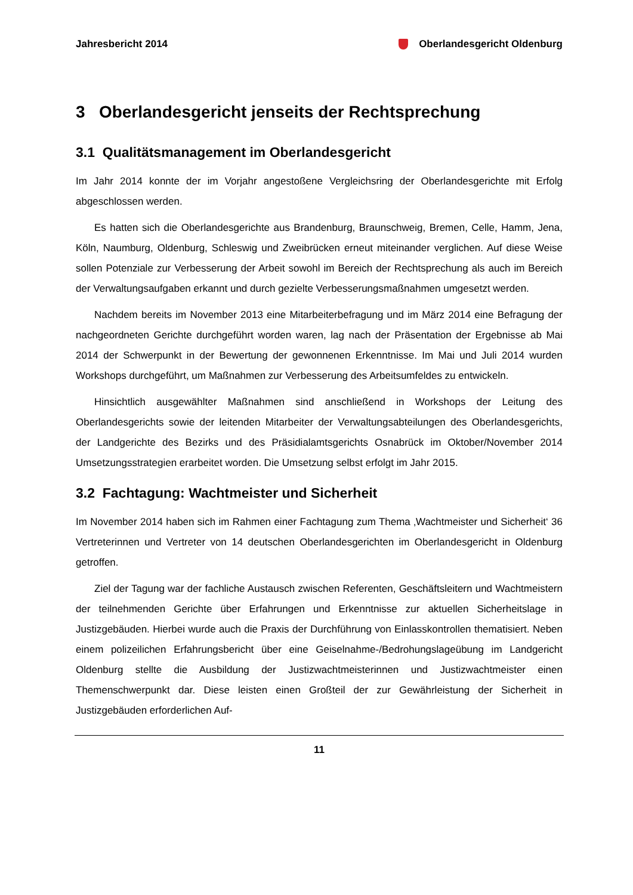Jahresbericht 2014 Oberlandesgericht Oldenburg
3 Oberlandesgericht jenseits der Rechtsprechung
3.1 Qualitätsmanagement im Oberlandesgericht
Im Jahr 2014 konnte der im Vorjahr angestoßene Vergleichsring der Oberlandesgerichte mit Erfolg abgeschlossen werden.
Es hatten sich die Oberlandesgerichte aus Brandenburg, Braunschweig, Bremen, Celle, Hamm, Jena, Köln, Naumburg, Oldenburg, Schleswig und Zweibrücken erneut miteinander verglichen. Auf diese Weise sollen Potenziale zur Verbesserung der Arbeit sowohl im Bereich der Rechtsprechung als auch im Bereich der Verwaltungsaufgaben erkannt und durch gezielte Verbesserungsmaßnahmen umgesetzt werden.
Nachdem bereits im November 2013 eine Mitarbeiterbefragung und im März 2014 eine Befragung der nachgeordneten Gerichte durchgeführt worden waren, lag nach der Präsentation der Ergebnisse ab Mai 2014 der Schwerpunkt in der Bewertung der gewonnenen Erkenntnisse. Im Mai und Juli 2014 wurden Workshops durchgeführt, um Maßnahmen zur Verbesserung des Arbeitsumfeldes zu entwickeln.
Hinsichtlich ausgewählter Maßnahmen sind anschließend in Workshops der Leitung des Oberlandesgerichts sowie der leitenden Mitarbeiter der Verwaltungsabteilungen des Oberlandesgerichts, der Landgerichte des Bezirks und des Präsidialamtsgerichts Osnabrück im Oktober/November 2014 Umsetzungsstrategien erarbeitet worden. Die Umsetzung selbst erfolgt im Jahr 2015.
3.2 Fachtagung: Wachtmeister und Sicherheit
Im November 2014 haben sich im Rahmen einer Fachtagung zum Thema ‚Wachtmeister und Sicherheit‘ 36 Vertreterinnen und Vertreter von 14 deutschen Oberlandesgerichten im Oberlandesgericht in Oldenburg getroffen.
Ziel der Tagung war der fachliche Austausch zwischen Referenten, Geschäftsleitern und Wachtmeistern der teilnehmenden Gerichte über Erfahrungen und Erkenntnisse zur aktuellen Sicherheitslage in Justizgebäuden. Hierbei wurde auch die Praxis der Durchführung von Einlasskontrollen thematisiert. Neben einem polizeilichen Erfahrungsbericht über eine Geiselnahme-/Bedrohungslageübung im Landgericht Oldenburg stellte die Ausbildung der Justizwachtmeisterinnen und Justizwachtmeister einen Themenschwerpunkt dar. Diese leisten einen Großteil der zur Gewährleistung der Sicherheit in Justizgebäuden erforderlichen Auf-
11